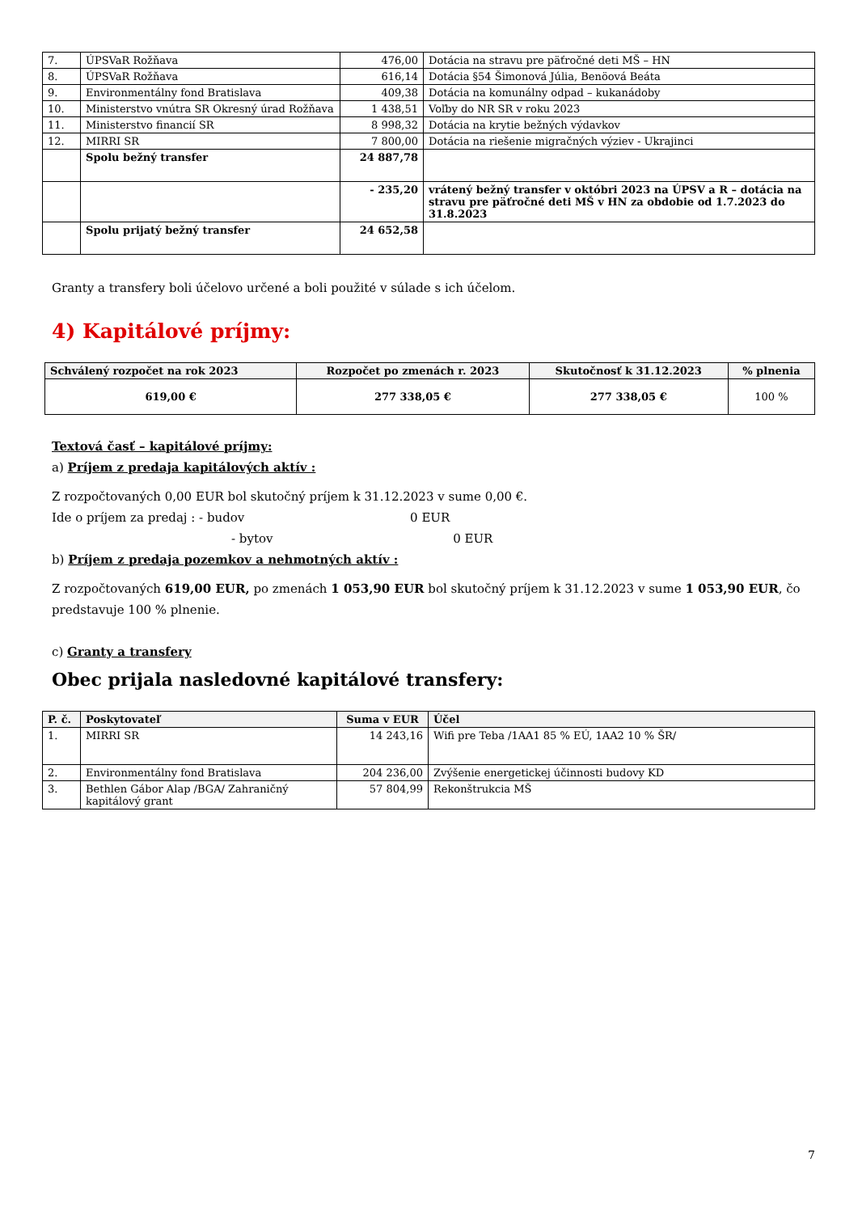| 7. | ÚPSVaR Rožňava | 476,00 | Dotácia na stravu pre päťročné deti MŠ – HN |
| 8. | ÚPSVaR Rožňava | 616,14 | Dotácia §54 Šimonová Júlia, Benöová Beáta |
| 9. | Environmentálny fond Bratislava | 409,38 | Dotácia na komunálny odpad – kukanádoby |
| 10. | Ministerstvo vnútra SR Okresný úrad Rožňava | 1 438,51 | Voľby do NR SR v roku 2023 |
| 11. | Ministerstvo financií SR | 8 998,32 | Dotácia na krytie bežných výdavkov |
| 12. | MIRRI SR | 7 800,00 | Dotácia na riešenie migračných výziev - Ukrajinci |
| | Spolu bežný transfer | 24 887,78 | |
| | | - 235,20 | vrátený bežný transfer v októbri 2023 na ÚPSV a R – dotácia na stravu pre päťročné deti MŠ v HN za obdobie od 1.7.2023 do 31.8.2023 |
| | Spolu prijatý bežný transfer | 24 652,58 | |
Granty a transfery boli účelovo určené a boli použité v súlade s ich účelom.
4) Kapitálové príjmy:
| Schválený rozpočet na rok 2023 | Rozpočet po zmenách r. 2023 | Skutočnosť k 31.12.2023 | % plnenia |
| --- | --- | --- | --- |
| 619,00 € | 277 338,05 € | 277 338,05 € | 100 % |
Textová časť – kapitálové príjmy:
a) Príjem z predaja kapitálových aktív :
Z rozpočtovaných 0,00 EUR bol skutočný príjem k 31.12.2023 v sume 0,00 €.
Ide o príjem za predaj : - budov 0 EUR
- bytov 0 EUR
b) Príjem z predaja pozemkov a nehmotných aktív :
Z rozpočtovaných 619,00 EUR, po zmenách 1 053,90 EUR bol skutočný príjem k 31.12.2023 v sume 1 053,90 EUR, čo predstavuje 100 % plnenie.
c) Granty a transfery
Obec prijala nasledovné kapitálové transfery:
| P. č. | Poskytovateľ | Suma v EUR | Účel |
| --- | --- | --- | --- |
| 1. | MIRRI SR | 14 243,16 | Wifi pre Teba /1AA1 85 % EÚ, 1AA2 10 % ŠR/ |
| 2. | Environmentálny fond Bratislava | 204 236,00 | Zvýšenie energetickej účinnosti budovy KD |
| 3. | Bethlen Gábor Alap /BGA/ Zahraničný kapitálový grant | 57 804,99 | Rekonštrukcia MŠ |
7